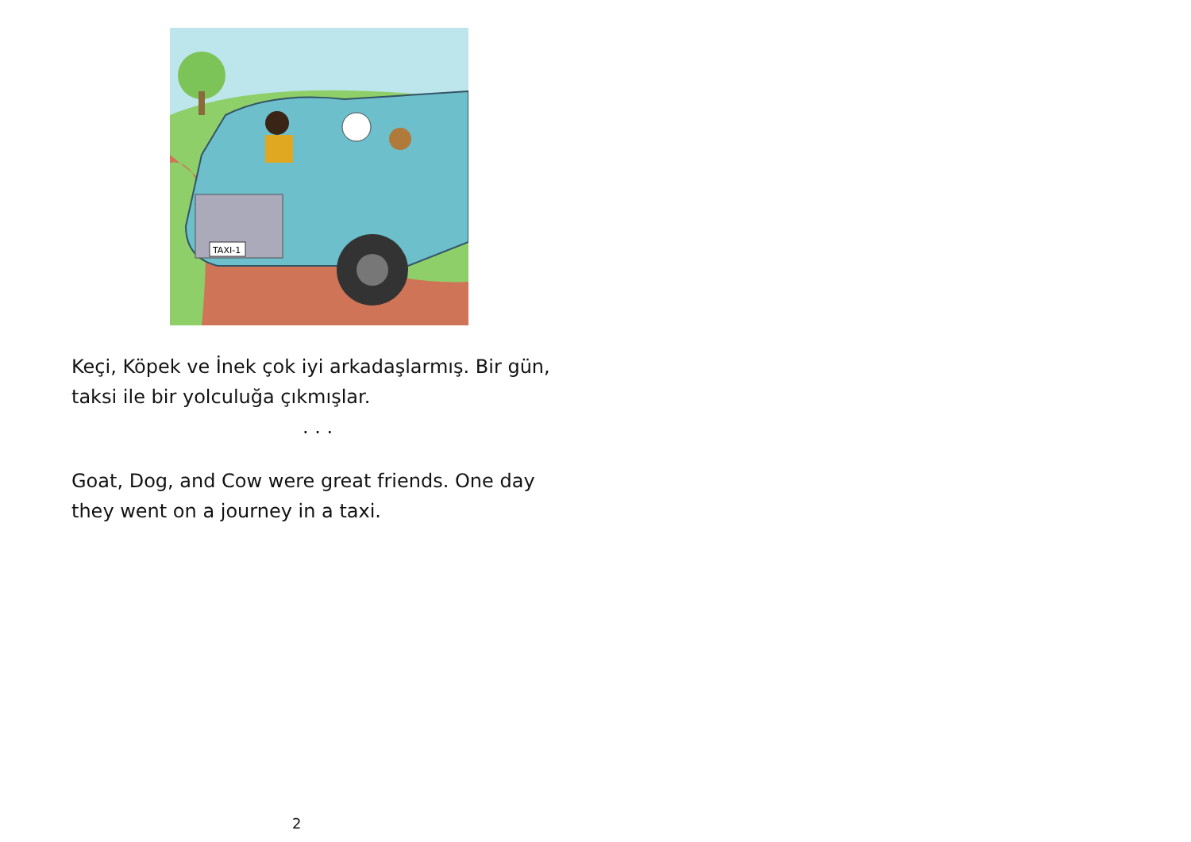TAXI-1
Keçi, Köpek ve İnek çok iyi arkadaşlarmış. Bir gün, taksi ile bir yolculuğa çıkmışlar.
. . .
Goat, Dog, and Cow were great friends. One day they went on a journey in a taxi.
2